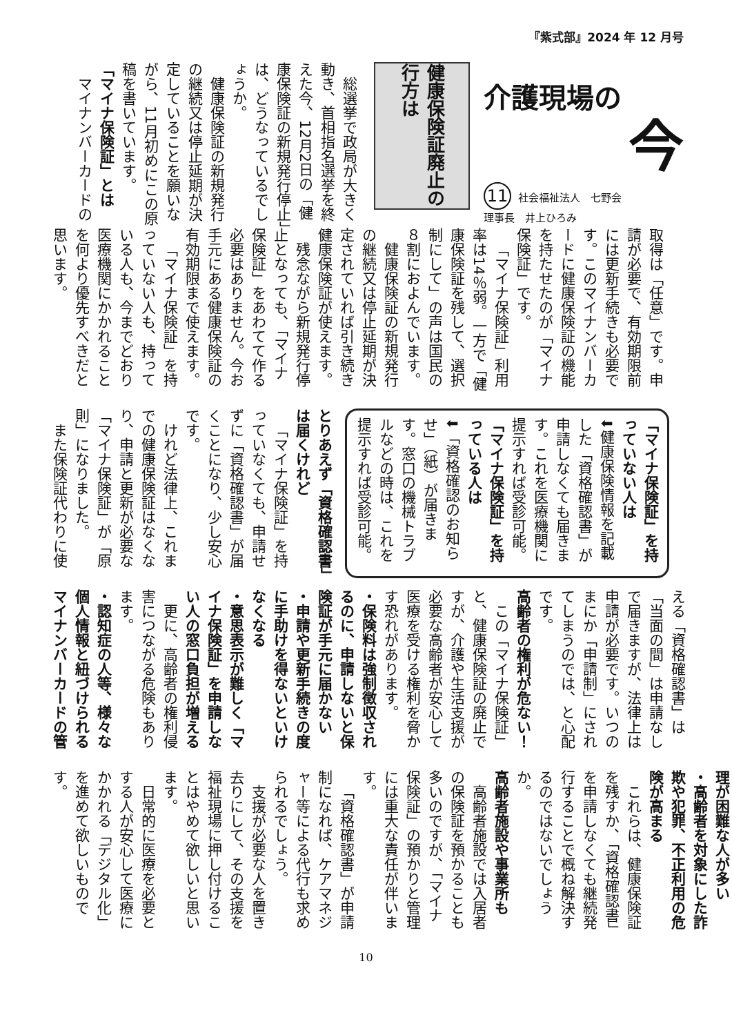『紫式部』2024 年 12 月号
介護現場の
今
11 社会福祉法人　七野会
理事長　井上ひろみ
健康保険証廃止の行方は
総選挙で政局が大きく動き、首相指名選挙を終えた今、12月2日の「健康保険証の新規発行停止」は、どうなっているでしょうか。
健康保険証の新規発行の継続又は停止延期が決定していることを願いながら、11月初めにこの原稿を書いています。
「マイナ保険証」とは
マイナンバーカードの
取得は「任意」です。申請が必要で、有効期限前には更新手続きも必要です。このマイナンバーカードに健康保険証の機能を持たせたのが「マイナ保険証」です。
「マイナ保険証」利用率は14％弱。一方で「健康保険証を残して、選択制にして」の声は国民の８割におよんでいます。
健康保険証の新規発行の継続又は停止延期が決定されていれば引き続き健康保険証が使えます。
残念ながら新規発行停止となっても、「マイナ保険証」をあわてて作る必要はありません。今お手元にある健康保険証の有効期限まで使えます。
「マイナ保険証」を持っていない人も、持っている人も、今までどおり医療機関にかかれることを何より優先すべきだと思います。
「マイナ保険証」を持っていない人は
⬇健康保険情報を記載した「資格確認書」が申請しなくても届きます。これを医療機関に提示すれば受診可能。
「マイナ保険証」を持っている人は
⬇「資格確認のお知らせ」（紙）が届きます。窓口の機械トラブルなどの時は、これを提示すれば受診可能。
とりあえず「資格確認書」は届くけれど
「マイナ保険証」を持っていなくても、申請せずに「資格確認書」が届くことになり、少し安心です。
けれど法律上、これまでの健康保険証はなくなり、申請と更新が必要な「マイナ保険証」が「原則」になりました。
また保険証代わりに使
える「資格確認書」は「当面の間」は申請なしで届きますが、法律上は申請が必要です。いつのまにか「申請制」にされてしまうのでは、と心配です。
高齢者の権利が危ない！
この「マイナ保険証」と、健康保険証の廃止ですが、介護や生活支援が必要な高齢者が安心して医療を受ける権利を脅かす恐れがあります。
・保険料は強制徴収されるのに、申請しないと保険証が手元に届かない
・申請や更新手続きの度に手助けを得ないといけなくなる
・意思表示が難しく「マイナ保険証」を申請しない人の窓口負担が増える
更に、高齢者の権利侵害につながる危険もあります。
・認知症の人等、様々な個人情報と紐づけられるマイナンバーカードの管
理が困難な人が多い
・高齢者を対象にした詐欺や犯罪、不正利用の危険が高まる
これらは、健康保険証を残すか、「資格確認書」を申請しなくても継続発行することで概ね解決するのではないでしょうか。
高齢者施設や事業所も
高齢者施設では入居者の保険証を預かることも多いのですが、「マイナ保険証」の預かりと管理には重大な責任が伴います。
「資格確認書」が申請制になれば、ケアマネジャー等による代行も求められるでしょう。
支援が必要な人を置き去りにして、その支援を福祉現場に押し付けることはやめて欲しいと思います。
日常的に医療を必要とする人が安心して医療にかかれる「デジタル化」を進めて欲しいものです。
10